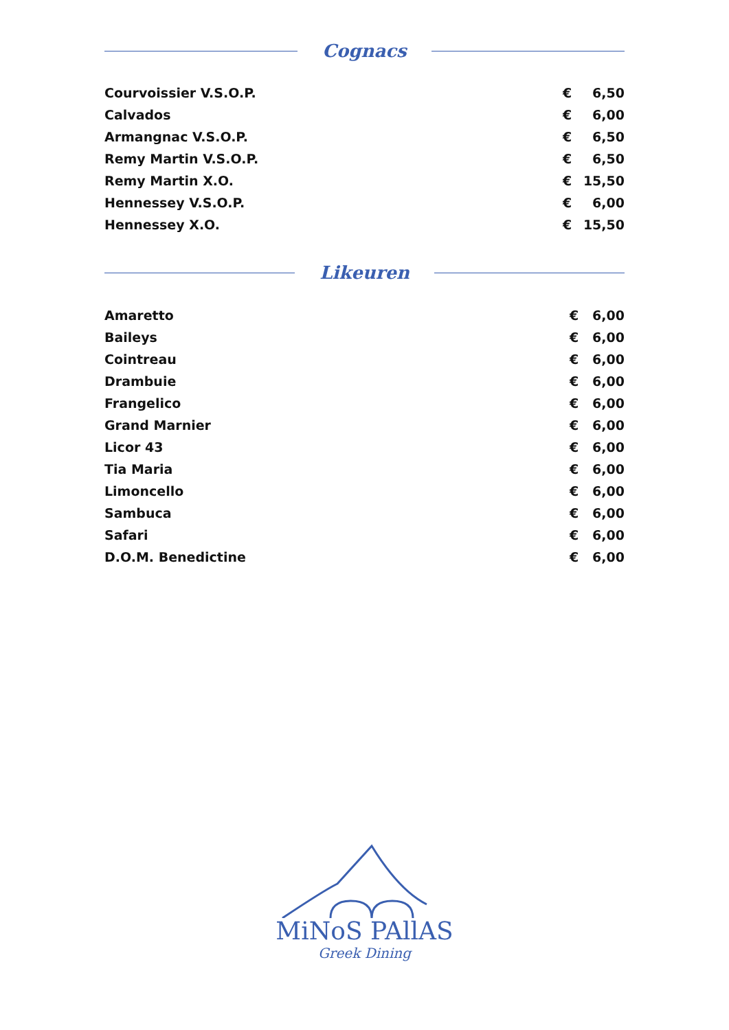Cognacs
| Courvoissier V.S.O.P. | € | 6,50 |
| Calvados | € | 6,00 |
| Armangnac V.S.O.P. | € | 6,50 |
| Remy Martin V.S.O.P. | € | 6,50 |
| Remy Martin X.O. | € | 15,50 |
| Hennessey V.S.O.P. | € | 6,00 |
| Hennessey X.O. | € | 15,50 |
Likeuren
| Amaretto | € | 6,00 |
| Baileys | € | 6,00 |
| Cointreau | € | 6,00 |
| Drambuie | € | 6,00 |
| Frangelico | € | 6,00 |
| Grand Marnier | € | 6,00 |
| Licor 43 | € | 6,00 |
| Tia Maria | € | 6,00 |
| Limoncello | € | 6,00 |
| Sambuca | € | 6,00 |
| Safari | € | 6,00 |
| D.O.M. Benedictine | € | 6,00 |
MiNoS PAllAS
Greek Dining